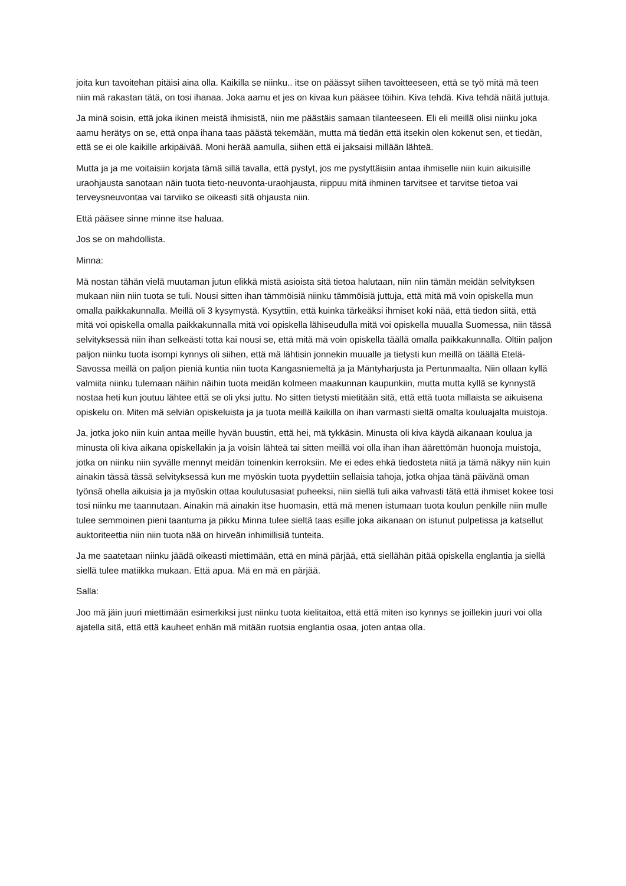joita kun tavoitehan pitäisi aina olla. Kaikilla se niinku.. itse on päässyt siihen tavoitteeseen, että se työ mitä mä teen niin mä rakastan tätä, on tosi ihanaa. Joka aamu et jes on kivaa kun pääsee töihin. Kiva tehdä. Kiva tehdä näitä juttuja.
Ja minä soisin, että joka ikinen meistä ihmisistä, niin me päästäis samaan tilanteeseen. Eli eli meillä olisi niinku joka aamu herätys on se, että onpa ihana taas päästä tekemään, mutta mä tiedän että itsekin olen kokenut sen, et tiedän, että se ei ole kaikille arkipäivää. Moni herää aamulla, siihen että ei jaksaisi millään lähteä.
Mutta ja ja me voitaisiin korjata tämä sillä tavalla, että pystyt, jos me pystyttäisiin antaa ihmiselle niin kuin aikuisille uraohjausta sanotaan näin tuota tieto-neuvonta-uraohjausta, riippuu mitä ihminen tarvitsee et tarvitse tietoa vai terveysneuvontaa vai tarviiko se oikeasti sitä ohjausta niin.
Että pääsee sinne minne itse haluaa.
Jos se on mahdollista.
Minna:
Mä nostan tähän vielä muutaman jutun elikkä mistä asioista sitä tietoa halutaan, niin niin tämän meidän selvityksen mukaan niin niin tuota se tuli. Nousi sitten ihan tämmöisiä niinku tämmöisiä juttuja, että mitä mä voin opiskella mun omalla paikkakunnalla. Meillä oli 3 kysymystä. Kysyttiin, että kuinka tärkeäksi ihmiset koki nää, että tiedon siitä, että mitä voi opiskella omalla paikkakunnalla mitä voi opiskella lähiseudulla mitä voi opiskella muualla Suomessa, niin tässä selvityksessä niin ihan selkeästi totta kai nousi se, että mitä mä voin opiskella täällä omalla paikkakunnalla. Oltiin paljon paljon niinku tuota isompi kynnys oli siihen, että mä lähtisin jonnekin muualle ja tietysti kun meillä on täällä Etelä-Savossa meillä on paljon pieniä kuntia niin tuota Kangasniemeltä ja ja Mäntyharjusta ja Pertunmaalta. Niin ollaan kyllä valmiita niinku tulemaan näihin näihin tuota meidän kolmeen maakunnan kaupunkiin, mutta mutta kyllä se kynnystä nostaa heti kun joutuu lähtee että se oli yksi juttu. No sitten tietysti mietitään sitä, että että tuota millaista se aikuisena opiskelu on. Miten mä selviän opiskeluista ja ja tuota meillä kaikilla on ihan varmasti sieltä omalta kouluajalta muistoja.
Ja, jotka joko niin kuin antaa meille hyvän buustin, että hei, mä tykkäsin. Minusta oli kiva käydä aikanaan koulua ja minusta oli kiva aikana opiskellakin ja ja voisin lähteä tai sitten meillä voi olla ihan ihan äärettömän huonoja muistoja, jotka on niinku niin syvälle mennyt meidän toinenkin kerroksiin. Me ei edes ehkä tiedosteta niitä ja tämä näkyy niin kuin ainakin tässä tässä selvityksessä kun me myöskin tuota pyydettiin sellaisia tahoja, jotka ohjaa tänä päivänä oman työnsä ohella aikuisia ja ja myöskin ottaa koulutusasiat puheeksi, niin siellä tuli aika vahvasti tätä että ihmiset kokee tosi tosi niinku me taannutaan. Ainakin mä ainakin itse huomasin, että mä menen istumaan tuota koulun penkille niin mulle tulee semmoinen pieni taantuma ja pikku Minna tulee sieltä taas esille joka aikanaan on istunut pulpetissa ja katsellut auktoriteettia niin niin tuota nää on hirveän inhimillisiä tunteita.
Ja me saatetaan niinku jäädä oikeasti miettimään, että en minä pärjää, että siellähän pitää opiskella englantia ja siellä siellä tulee matiikka mukaan. Että apua. Mä en mä en pärjää.
Salla:
Joo mä jäin juuri miettimään esimerkiksi just niinku tuota kielitaitoa, että että miten iso kynnys se joillekin juuri voi olla ajatella sitä, että että kauheet enhän mä mitään ruotsia englantia osaa, joten antaa olla.